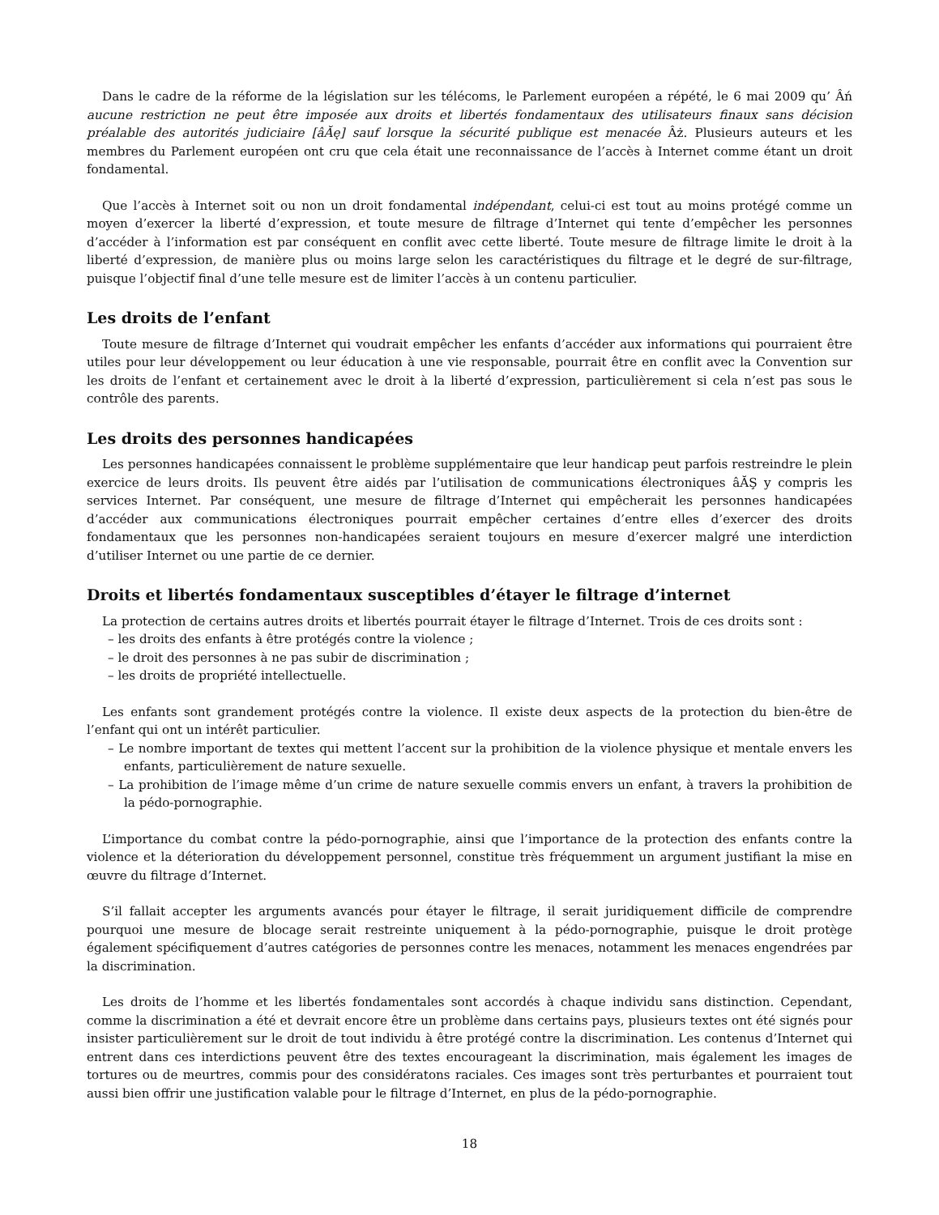Dans le cadre de la réforme de la législation sur les télécoms, le Parlement européen a répété, le 6 mai 2009 qu’ Âń aucune restriction ne peut être imposée aux droits et libertés fondamentaux des utilisateurs finaux sans décision préalable des autorités judiciaire [âĂę] sauf lorsque la sécurité publique est menacée Âż. Plusieurs auteurs et les membres du Parlement européen ont cru que cela était une reconnaissance de l’accès à Internet comme étant un droit fondamental.
Que l’accès à Internet soit ou non un droit fondamental indépendant, celui-ci est tout au moins protégé comme un moyen d’exercer la liberté d’expression, et toute mesure de filtrage d’Internet qui tente d’empêcher les personnes d’accéder à l’information est par conséquent en conflit avec cette liberté. Toute mesure de filtrage limite le droit à la liberté d’expression, de manière plus ou moins large selon les caractéristiques du filtrage et le degré de sur-filtrage, puisque l’objectif final d’une telle mesure est de limiter l’accès à un contenu particulier.
Les droits de l’enfant
Toute mesure de filtrage d’Internet qui voudrait empêcher les enfants d’accéder aux informations qui pourraient être utiles pour leur développement ou leur éducation à une vie responsable, pourrait être en conflit avec la Convention sur les droits de l’enfant et certainement avec le droit à la liberté d’expression, particulièrement si cela n’est pas sous le contrôle des parents.
Les droits des personnes handicapées
Les personnes handicapées connaissent le problème supplémentaire que leur handicap peut parfois restreindre le plein exercice de leurs droits. Ils peuvent être aidés par l’utilisation de communications électroniques âĂŞ y compris les services Internet. Par conséquent, une mesure de filtrage d’Internet qui empêcherait les personnes handicapées d’accéder aux communications électroniques pourrait empêcher certaines d’entre elles d’exercer des droits fondamentaux que les personnes non-handicapées seraient toujours en mesure d’exercer malgré une interdiction d’utiliser Internet ou une partie de ce dernier.
Droits et libertés fondamentaux susceptibles d’étayer le filtrage d’internet
La protection de certains autres droits et libertés pourrait étayer le filtrage d’Internet. Trois de ces droits sont :
– les droits des enfants à être protégés contre la violence ;
– le droit des personnes à ne pas subir de discrimination ;
– les droits de propriété intellectuelle.
Les enfants sont grandement protégés contre la violence. Il existe deux aspects de la protection du bien-être de l’enfant qui ont un intérêt particulier.
– Le nombre important de textes qui mettent l’accent sur la prohibition de la violence physique et mentale envers les enfants, particulièrement de nature sexuelle.
– La prohibition de l’image même d’un crime de nature sexuelle commis envers un enfant, à travers la prohibition de la pédo-pornographie.
L’importance du combat contre la pédo-pornographie, ainsi que l’importance de la protection des enfants contre la violence et la déterioration du développement personnel, constitue très fréquemment un argument justifiant la mise en œuvre du filtrage d’Internet.
S’il fallait accepter les arguments avancés pour étayer le filtrage, il serait juridiquement difficile de comprendre pourquoi une mesure de blocage serait restreinte uniquement à la pédo-pornographie, puisque le droit protège également spécifiquement d’autres catégories de personnes contre les menaces, notamment les menaces engendrées par la discrimination.
Les droits de l’homme et les libertés fondamentales sont accordés à chaque individu sans distinction. Cependant, comme la discrimination a été et devrait encore être un problème dans certains pays, plusieurs textes ont été signés pour insister particulièrement sur le droit de tout individu à être protégé contre la discrimination. Les contenus d’Internet qui entrent dans ces interdictions peuvent être des textes encourageant la discrimination, mais également les images de tortures ou de meurtres, commis pour des considératons raciales. Ces images sont très perturbantes et pourraient tout aussi bien offrir une justification valable pour le filtrage d’Internet, en plus de la pédo-pornographie.
18